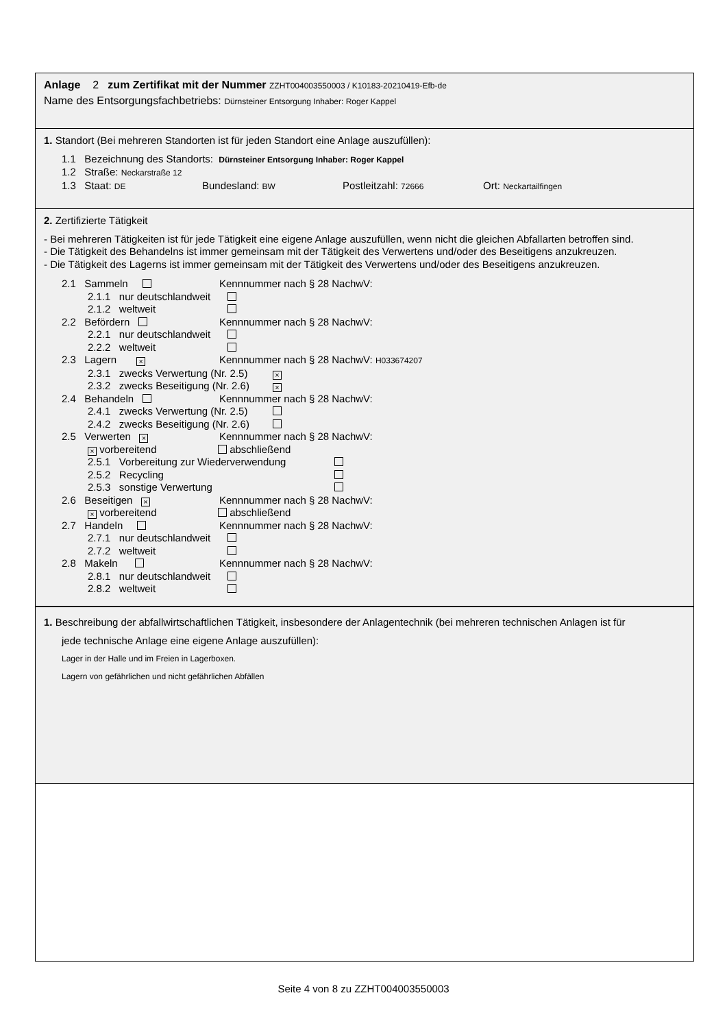Anlage 2 zum Zertifikat mit der Nummer ZZHT004003550003 / K10183-20210419-Efb-de
Name des Entsorgungsfachbetriebs: Dürnsteiner Entsorgung Inhaber: Roger Kappel
1. Standort (Bei mehreren Standorten ist für jeden Standort eine Anlage auszufüllen):
1.1 Bezeichnung des Standorts: Dürnsteiner Entsorgung Inhaber: Roger Kappel
1.2 Straße: Neckarstraße 12
1.3 Staat: DE Bundesland: BW Postleitzahl: 72666 Ort: Neckartailfingen
2. Zertifizierte Tätigkeit
- Bei mehreren Tätigkeiten ist für jede Tätigkeit eine eigene Anlage auszufüllen, wenn nicht die gleichen Abfallarten betroffen sind.
- Die Tätigkeit des Behandelns ist immer gemeinsam mit der Tätigkeit des Verwertens und/oder des Beseitigens anzukreuzen.
- Die Tätigkeit des Lagerns ist immer gemeinsam mit der Tätigkeit des Verwertens und/oder des Beseitigens anzukreuzen.
2.1 Sammeln Kennnummer nach § 28 NachwV:
2.1.1 nur deutschlandweit
2.1.2 weltweit
2.2 Befördern Kennnummer nach § 28 NachwV:
2.2.1 nur deutschlandweit
2.2.2 weltweit
2.3 Lagern × Kennnummer nach § 28 NachwV: H033674207
2.3.1 zwecks Verwertung (Nr. 2.5) ×
2.3.2 zwecks Beseitigung (Nr. 2.6) ×
2.4 Behandeln Kennnummer nach § 28 NachwV:
2.4.1 zwecks Verwertung (Nr. 2.5)
2.4.2 zwecks Beseitigung (Nr. 2.6)
2.5 Verwerten × Kennnummer nach § 28 NachwV:
× vorbereitend abschließend
2.5.1 Vorbereitung zur Wiederverwendung
2.5.2 Recycling
2.5.3 sonstige Verwertung
2.6 Beseitigen × Kennnummer nach § 28 NachwV:
× vorbereitend abschließend
2.7 Handeln Kennnummer nach § 28 NachwV:
2.7.1 nur deutschlandweit
2.7.2 weltweit
2.8 Makeln Kennnummer nach § 28 NachwV:
2.8.1 nur deutschlandweit
2.8.2 weltweit
1 . Beschreibung der abfallwirtschaftlichen Tätigkeit, insbesondere der Anlagentechnik (bei mehreren technischen Anlagen ist für
jede technische Anlage eine eigene Anlage auszufüllen):
Lager in der Halle und im Freien in Lagerboxen.
Lagern von gefährlichen und nicht gefährlichen Abfällen
Seite 4 von 8 zu ZZHT004003550003